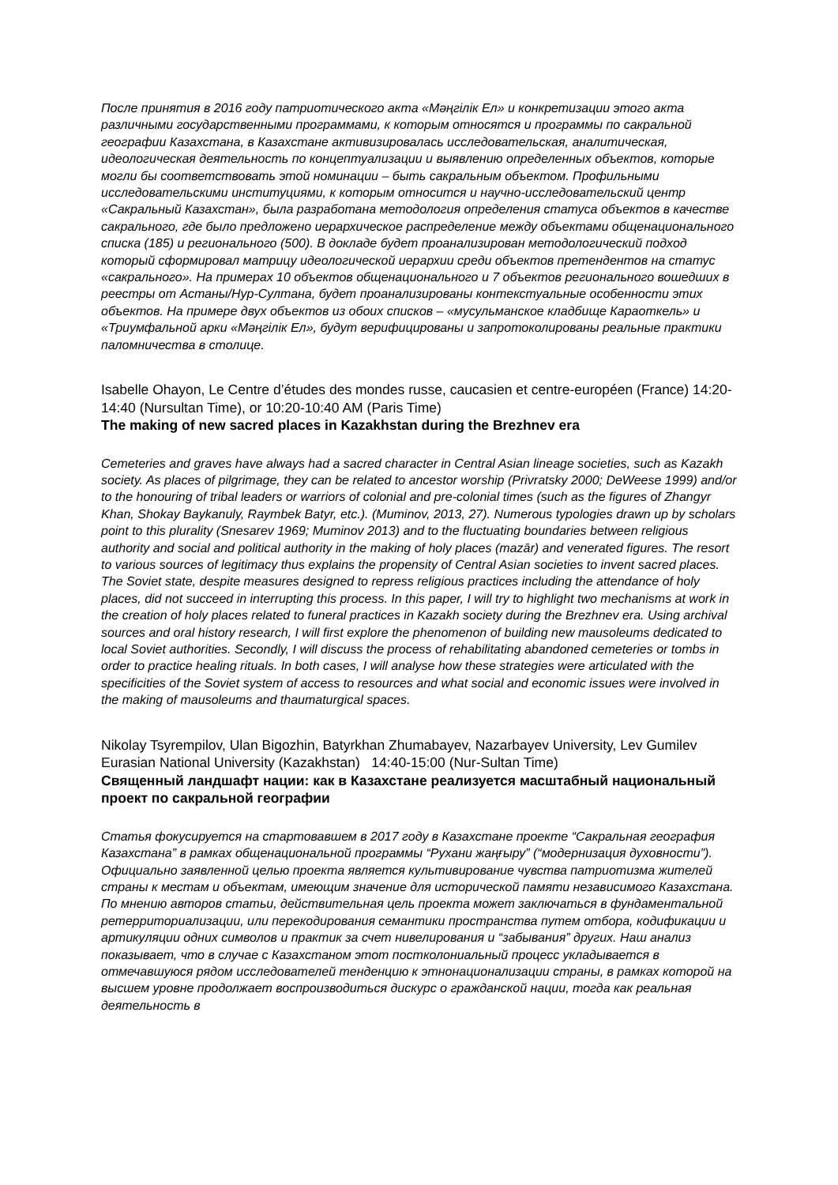После принятия в 2016 году патриотического акта «Мәңгілік Ел» и конкретизации этого акта различными государственными программами, к которым относятся и программы по сакральной географии Казахстана, в Казахстане активизировалась исследовательская, аналитическая, идеологическая деятельность по концептуализации и выявлению определенных объектов, которые могли бы соответствовать этой номинации – быть сакральным объектом. Профильными исследовательскими институциями, к которым относится и научно-исследовательский центр «Сакральный Казахстан», была разработана методология определения статуса объектов в качестве сакрального, где было предложено иерархическое распределение между объектами общенационального списка (185) и регионального (500). В докладе будет проанализирован методологический подход который сформировал матрицу идеологической иерархии среди объектов претендентов на статус «сакрального». На примерах 10 объектов общенационального и 7 объектов регионального вошедших в реестры от Астаны/Нур-Султана, будет проанализированы контекстуальные особенности этих объектов. На примере двух объектов из обоих списков – «мусульманское кладбище Караоткель» и «Триумфальной арки «Мәңгілік Ел», будут верифицированы и запротоколированы реальные практики паломничества в столице.
Isabelle Ohayon, Le Centre d’études des mondes russe, caucasien et centre-européen (France) 14:20-14:40 (Nursultan Time), or 10:20-10:40 AM (Paris Time)
The making of new sacred places in Kazakhstan during the Brezhnev era
Cemeteries and graves have always had a sacred character in Central Asian lineage societies, such as Kazakh society. As places of pilgrimage, they can be related to ancestor worship (Privratsky 2000; DeWeese 1999) and/or to the honouring of tribal leaders or warriors of colonial and pre-colonial times (such as the figures of Zhangyr Khan, Shokay Baykanuly, Raymbek Batyr, etc.). (Muminov, 2013, 27). Numerous typologies drawn up by scholars point to this plurality (Snesarev 1969; Muminov 2013) and to the fluctuating boundaries between religious authority and social and political authority in the making of holy places (mazār) and venerated figures. The resort to various sources of legitimacy thus explains the propensity of Central Asian societies to invent sacred places. The Soviet state, despite measures designed to repress religious practices including the attendance of holy places, did not succeed in interrupting this process. In this paper, I will try to highlight two mechanisms at work in the creation of holy places related to funeral practices in Kazakh society during the Brezhnev era. Using archival sources and oral history research, I will first explore the phenomenon of building new mausoleums dedicated to local Soviet authorities. Secondly, I will discuss the process of rehabilitating abandoned cemeteries or tombs in order to practice healing rituals. In both cases, I will analyse how these strategies were articulated with the specificities of the Soviet system of access to resources and what social and economic issues were involved in the making of mausoleums and thaumaturgical spaces.
Nikolay Tsyrempilov, Ulan Bigozhin, Batyrkhan Zhumabayev, Nazarbayev University, Lev Gumilev Eurasian National University (Kazakhstan) 14:40-15:00 (Nur-Sultan Time)
Священный ландшафт нации: как в Казахстане реализуется масштабный национальный проект по сакральной географии
Статья фокусируется на стартовавшем в 2017 году в Казахстане проекте “Сакральная география Казахстана” в рамках общенациональной программы “Рухани жаңғыру” (“модернизация духовности”). Официально заявленной целью проекта является культивирование чувства патриотизма жителей страны к местам и объектам, имеющим значение для исторической памяти независимого Казахстана. По мнению авторов статьи, действительная цель проекта может заключаться в фундаментальной ретерриториализации, или перекодирования семантики пространства путем отбора, кодификации и артикуляции одних символов и практик за счет нивелирования и “забывания” других. Наш анализ показывает, что в случае с Казахстаном этот постколониальный процесс укладывается в отмечавшуюся рядом исследователей тенденцию к этнонационализации страны, в рамках которой на высшем уровне продолжает воспроизводиться дискурс о гражданской нации, тогда как реальная деятельность в